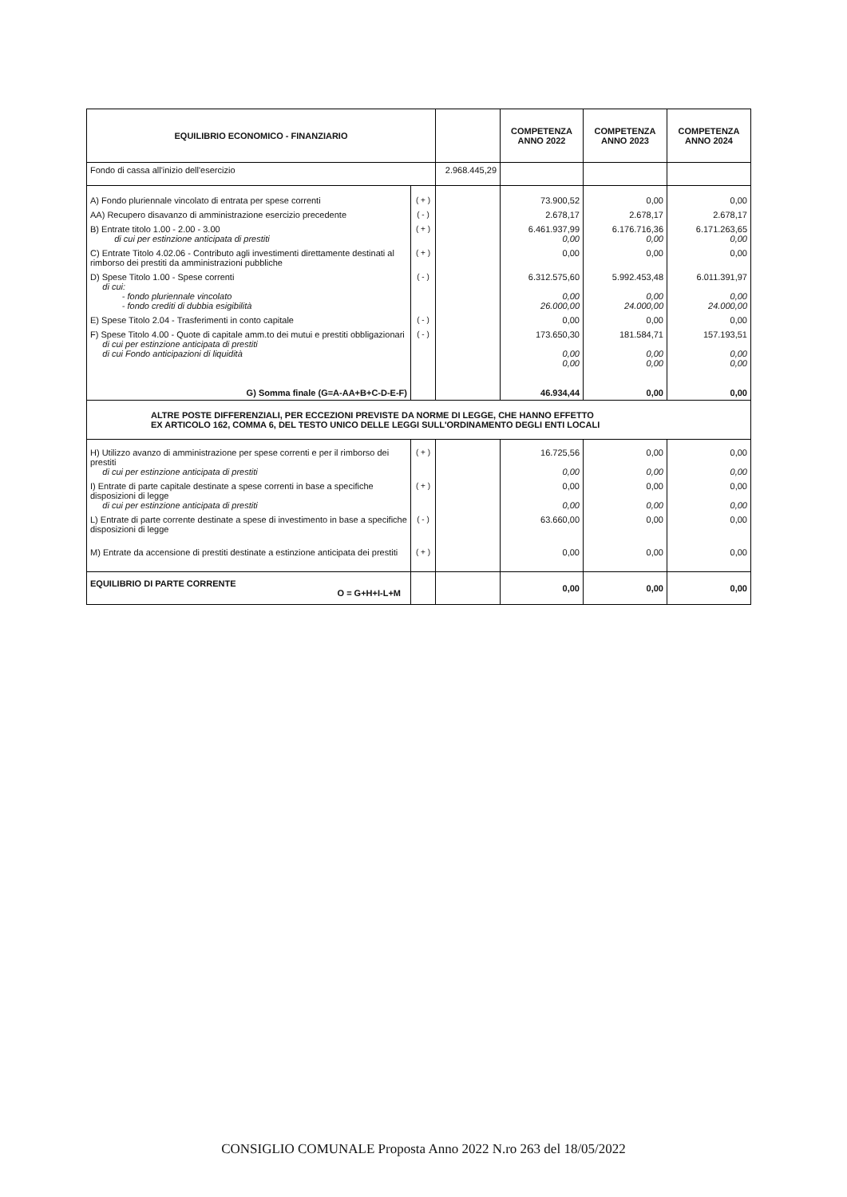| EQUILIBRIO ECONOMICO - FINANZIARIO | | | COMPETENZA ANNO 2022 | COMPETENZA ANNO 2023 | COMPETENZA ANNO 2024 |
| --- | --- | --- | --- | --- | --- |
| Fondo di cassa all'inizio dell'esercizio | | 2.968.445,29 | | | |
| A) Fondo pluriennale vincolato di entrata per spese correnti | ( + ) | | 73.900,52 | 0,00 | 0,00 |
| AA) Recupero disavanzo di amministrazione esercizio precedente | ( - ) | | 2.678,17 | 2.678,17 | 2.678,17 |
| B) Entrate titolo 1.00 - 2.00 - 3.00 di cui per estinzione anticipata di prestiti | ( + ) | | 6.461.937,99 0,00 | 6.176.716,36 0,00 | 6.171.263,65 0,00 |
| C) Entrate Titolo 4.02.06 - Contributo agli investimenti direttamente destinati al rimborso dei prestiti da amministrazioni pubbliche | ( + ) | | 0,00 | 0,00 | 0,00 |
| D) Spese Titolo 1.00 - Spese correnti di cui: - fondo pluriennale vincolato - fondo crediti di dubbia esigibilità | ( - ) | | 6.312.575,60 0,00 26.000,00 | 5.992.453,48 0,00 24.000,00 | 6.011.391,97 0,00 24.000,00 |
| E) Spese Titolo 2.04 - Trasferimenti in conto capitale | ( - ) | | 0,00 | 0,00 | 0,00 |
| F) Spese Titolo 4.00 - Quote di capitale amm.to dei mutui e prestiti obbligazionari di cui per estinzione anticipata di prestiti di cui Fondo anticipazioni di liquidità | ( - ) | | 173.650,30 0,00 0,00 | 181.584,71 0,00 0,00 | 157.193,51 0,00 0,00 |
| G) Somma finale (G=A-AA+B+C-D-E-F) | | | 46.934,44 | 0,00 | 0,00 |
| ALTRE POSTE DIFFERENZIALI, PER ECCEZIONI PREVISTE DA NORME DI LEGGE, CHE HANNO EFFETTO EX ARTICOLO 162, COMMA 6, DEL TESTO UNICO DELLE LEGGI SULL'ORDINAMENTO DEGLI ENTI LOCALI | | | | | |
| H) Utilizzo avanzo di amministrazione per spese correnti e per il rimborso dei prestiti di cui per estinzione anticipata di prestiti | ( + ) | | 16.725,56 0,00 | 0,00 0,00 | 0,00 0,00 |
| I) Entrate di parte capitale destinate a spese correnti in base a specifiche disposizioni di legge di cui per estinzione anticipata di prestiti | ( + ) | | 0,00 0,00 | 0,00 0,00 | 0,00 0,00 |
| L) Entrate di parte corrente destinate a spese di investimento in base a specifiche disposizioni di legge | ( - ) | | 63.660,00 | 0,00 | 0,00 |
| M) Entrate da accensione di prestiti destinate a estinzione anticipata dei prestiti | ( + ) | | 0,00 | 0,00 | 0,00 |
| EQUILIBRIO DI PARTE CORRENTE O = G+H+I-L+M | | | 0,00 | 0,00 | 0,00 |
CONSIGLIO COMUNALE Proposta Anno 2022 N.ro 263 del 18/05/2022